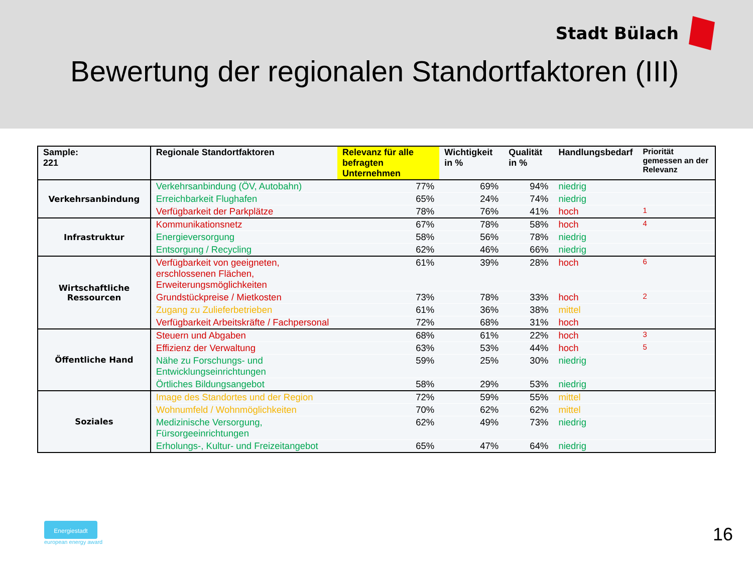Stadt Bülach
Bewertung der regionalen Standortfaktoren (III)
| Sample: 221 | Regionale Standortfaktoren | Relevanz für alle befragten Unternehmen | Wichtigkeit in % | Qualität in % | Handlungsbedarf | Priorität gemessen an der Relevanz |
| --- | --- | --- | --- | --- | --- | --- |
| Verkehrsanbindung | Verkehrsanbindung (ÖV, Autobahn) | 77% | 69% | 94% | niedrig | |
| | Erreichbarkeit Flughafen | 65% | 24% | 74% | niedrig | |
| | Verfügbarkeit der Parkplätze | 78% | 76% | 41% | hoch | 1 |
| Infrastruktur | Kommunikationsnetz | 67% | 78% | 58% | hoch | 4 |
| | Energieversorgung | 58% | 56% | 78% | niedrig | |
| | Entsorgung / Recycling | 62% | 46% | 66% | niedrig | |
| Wirtschaftliche Ressourcen | Verfügbarkeit von geeigneten, erschlossenen Flächen, Erweiterungsmöglichkeiten | 61% | 39% | 28% | hoch | 6 |
| | Grundstückpreise / Mietkosten | 73% | 78% | 33% | hoch | 2 |
| | Zugang zu Zulieferbetrieben | 61% | 36% | 38% | mittel | |
| | Verfügbarkeit Arbeitskräfte / Fachpersonal | 72% | 68% | 31% | hoch | |
| Öffentliche Hand | Steuern und Abgaben | 68% | 61% | 22% | hoch | 3 |
| | Effizienz der Verwaltung | 63% | 53% | 44% | hoch | 5 |
| | Nähe zu Forschungs- und Entwicklungseinrichtungen | 59% | 25% | 30% | niedrig | |
| | Örtliches Bildungsangebot | 58% | 29% | 53% | niedrig | |
| Soziales | Image des Standortes und der Region | 72% | 59% | 55% | mittel | |
| | Wohnumfeld / Wohnmöglichkeiten | 70% | 62% | 62% | mittel | |
| | Medizinische Versorgung, Fürsorgeeinrichtungen | 62% | 49% | 73% | niedrig | |
| | Erholungs-, Kultur- und Freizeitangebot | 65% | 47% | 64% | niedrig | |
Energiestadt
european energy award
16